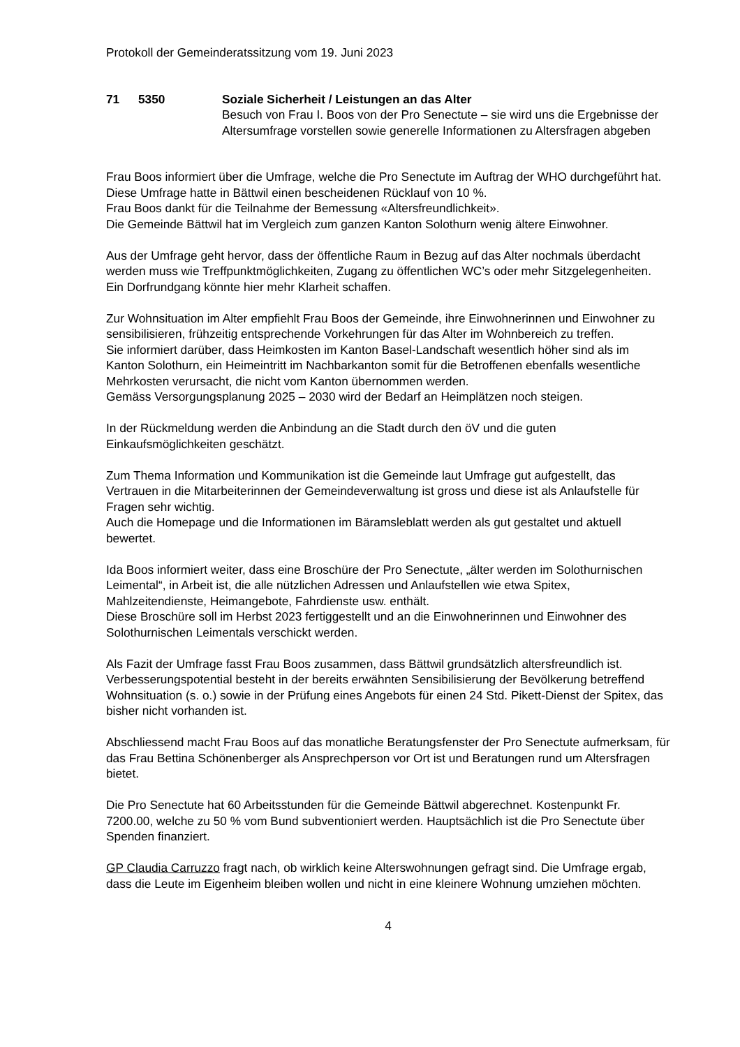Protokoll der Gemeinderatssitzung vom 19. Juni 2023
71 5350 Soziale Sicherheit / Leistungen an das Alter
Besuch von Frau I. Boos von der Pro Senectute – sie wird uns die Ergebnisse der Altersumfrage vorstellen sowie generelle Informationen zu Altersfragen abgeben
Frau Boos informiert über die Umfrage, welche die Pro Senectute im Auftrag der WHO durchgeführt hat. Diese Umfrage hatte in Bättwil einen bescheidenen Rücklauf von 10 %.
Frau Boos dankt für die Teilnahme der Bemessung «Altersfreundlichkeit».
Die Gemeinde Bättwil hat im Vergleich zum ganzen Kanton Solothurn wenig ältere Einwohner.
Aus der Umfrage geht hervor, dass der öffentliche Raum in Bezug auf das Alter nochmals überdacht werden muss wie Treffpunktmöglichkeiten, Zugang zu öffentlichen WC’s oder mehr Sitzgelegenheiten.
Ein Dorfrundgang könnte hier mehr Klarheit schaffen.
Zur Wohnsituation im Alter empfiehlt Frau Boos der Gemeinde, ihre Einwohnerinnen und Einwohner zu sensibilisieren, frühzeitig entsprechende Vorkehrungen für das Alter im Wohnbereich zu treffen.
Sie informiert darüber, dass Heimkosten im Kanton Basel-Landschaft wesentlich höher sind als im Kanton Solothurn, ein Heimeintritt im Nachbarkanton somit für die Betroffenen ebenfalls wesentliche Mehrkosten verursacht, die nicht vom Kanton übernommen werden.
Gemäss Versorgungsplanung 2025 – 2030 wird der Bedarf an Heimplätzen noch steigen.
In der Rückmeldung werden die Anbindung an die Stadt durch den öV und die guten Einkaufsmöglichkeiten geschätzt.
Zum Thema Information und Kommunikation ist die Gemeinde laut Umfrage gut aufgestellt, das Vertrauen in die Mitarbeiterinnen der Gemeindeverwaltung ist gross und diese ist als Anlaufstelle für Fragen sehr wichtig.
Auch die Homepage und die Informationen im Bäramsleblatt werden als gut gestaltet und aktuell bewertet.
Ida Boos informiert weiter, dass eine Broschüre der Pro Senectute, „älter werden im Solothurnischen Leimental“, in Arbeit ist, die alle nützlichen Adressen und Anlaufstellen wie etwa Spitex, Mahlzeitendienste, Heimangebote, Fahrdienste usw. enthält.
Diese Broschüre soll im Herbst 2023 fertiggestellt und an die Einwohnerinnen und Einwohner des Solothurnischen Leimentals verschickt werden.
Als Fazit der Umfrage fasst Frau Boos zusammen, dass Bättwil grundsätzlich altersfreundlich ist. Verbesserungspotential besteht in der bereits erwähnten Sensibilisierung der Bevölkerung betreffend Wohnsituation (s. o.) sowie in der Prüfung eines Angebots für einen 24 Std. Pikett-Dienst der Spitex, das bisher nicht vorhanden ist.
Abschliessend macht Frau Boos auf das monatliche Beratungsfenster der Pro Senectute aufmerksam, für das Frau Bettina Schönenberger als Ansprechperson vor Ort ist und Beratungen rund um Altersfragen bietet.
Die Pro Senectute hat 60 Arbeitsstunden für die Gemeinde Bättwil abgerechnet. Kostenpunkt Fr. 7200.00, welche zu 50 % vom Bund subventioniert werden. Hauptsächlich ist die Pro Senectute über Spenden finanziert.
GP Claudia Carruzzo fragt nach, ob wirklich keine Alterswohnungen gefragt sind. Die Umfrage ergab, dass die Leute im Eigenheim bleiben wollen und nicht in eine kleinere Wohnung umziehen möchten.
4